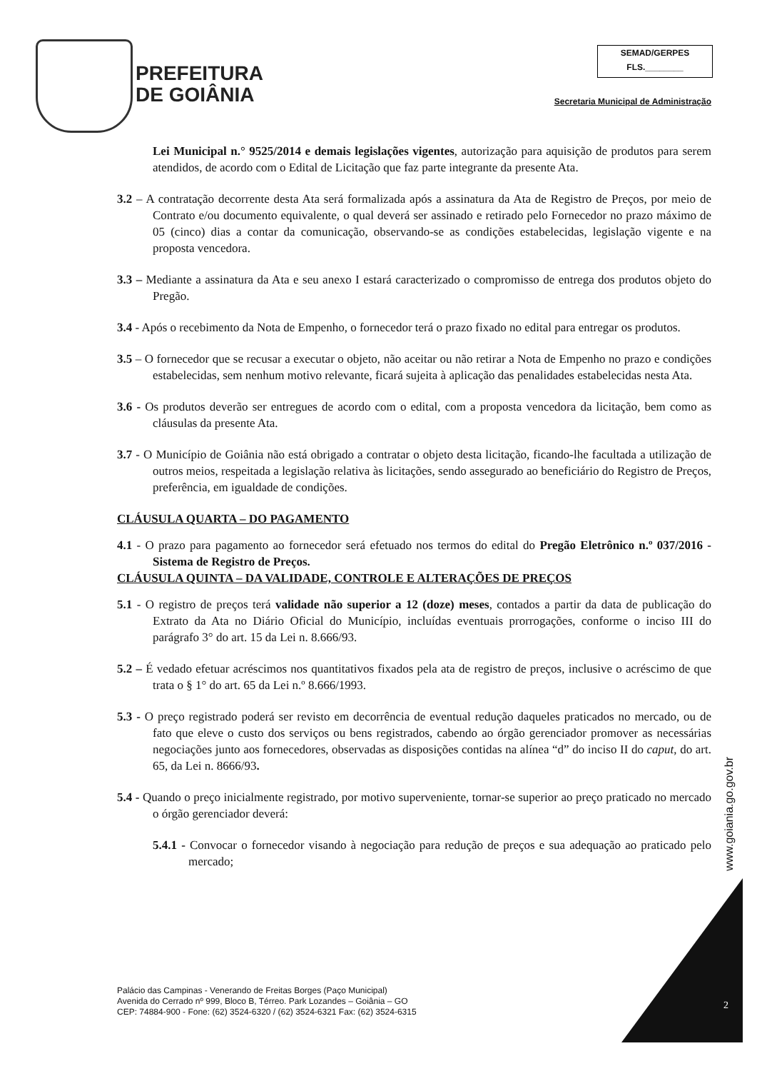PREFEITURA
DE GOIÂNIA
SEMAD/GERPES
FLS.________
Secretaria Municipal de Administração
Lei Municipal n.° 9525/2014 e demais legislações vigentes, autorização para aquisição de produtos para serem atendidos, de acordo com o Edital de Licitação que faz parte integrante da presente Ata.
3.2 – A contratação decorrente desta Ata será formalizada após a assinatura da Ata de Registro de Preços, por meio de Contrato e/ou documento equivalente, o qual deverá ser assinado e retirado pelo Fornecedor no prazo máximo de 05 (cinco) dias a contar da comunicação, observando-se as condições estabelecidas, legislação vigente e na proposta vencedora.
3.3 – Mediante a assinatura da Ata e seu anexo I estará caracterizado o compromisso de entrega dos produtos objeto do Pregão.
3.4 - Após o recebimento da Nota de Empenho, o fornecedor terá o prazo fixado no edital para entregar os produtos.
3.5 – O fornecedor que se recusar a executar o objeto, não aceitar ou não retirar a Nota de Empenho no prazo e condições estabelecidas, sem nenhum motivo relevante, ficará sujeita à aplicação das penalidades estabelecidas nesta Ata.
3.6 - Os produtos deverão ser entregues de acordo com o edital, com a proposta vencedora da licitação, bem como as cláusulas da presente Ata.
3.7 - O Município de Goiânia não está obrigado a contratar o objeto desta licitação, ficando-lhe facultada a utilização de outros meios, respeitada a legislação relativa às licitações, sendo assegurado ao beneficiário do Registro de Preços, preferência, em igualdade de condições.
CLÁUSULA QUARTA – DO PAGAMENTO
4.1 - O prazo para pagamento ao fornecedor será efetuado nos termos do edital do Pregão Eletrônico n.º 037/2016 - Sistema de Registro de Preços.
CLÁUSULA QUINTA – DA VALIDADE, CONTROLE E ALTERAÇÕES DE PREÇOS
5.1 - O registro de preços terá validade não superior a 12 (doze) meses, contados a partir da data de publicação do Extrato da Ata no Diário Oficial do Município, incluídas eventuais prorrogações, conforme o inciso III do parágrafo 3° do art. 15 da Lei n. 8.666/93.
5.2 – É vedado efetuar acréscimos nos quantitativos fixados pela ata de registro de preços, inclusive o acréscimo de que trata o § 1° do art. 65 da Lei n.º 8.666/1993.
5.3 - O preço registrado poderá ser revisto em decorrência de eventual redução daqueles praticados no mercado, ou de fato que eleve o custo dos serviços ou bens registrados, cabendo ao órgão gerenciador promover as necessárias negociações junto aos fornecedores, observadas as disposições contidas na alínea “d” do inciso II do caput, do art. 65, da Lei n. 8666/93.
5.4 - Quando o preço inicialmente registrado, por motivo superveniente, tornar-se superior ao preço praticado no mercado o órgão gerenciador deverá:
5.4.1 - Convocar o fornecedor visando à negociação para redução de preços e sua adequação ao praticado pelo mercado;
www.goiania.go.gov.br
Palácio das Campinas - Venerando de Freitas Borges (Paço Municipal)
Avenida do Cerrado nº 999, Bloco B, Térreo. Park Lozandes – Goiânia – GO
CEP: 74884-900 - Fone: (62) 3524-6320 / (62) 3524-6321 Fax: (62) 3524-6315
2